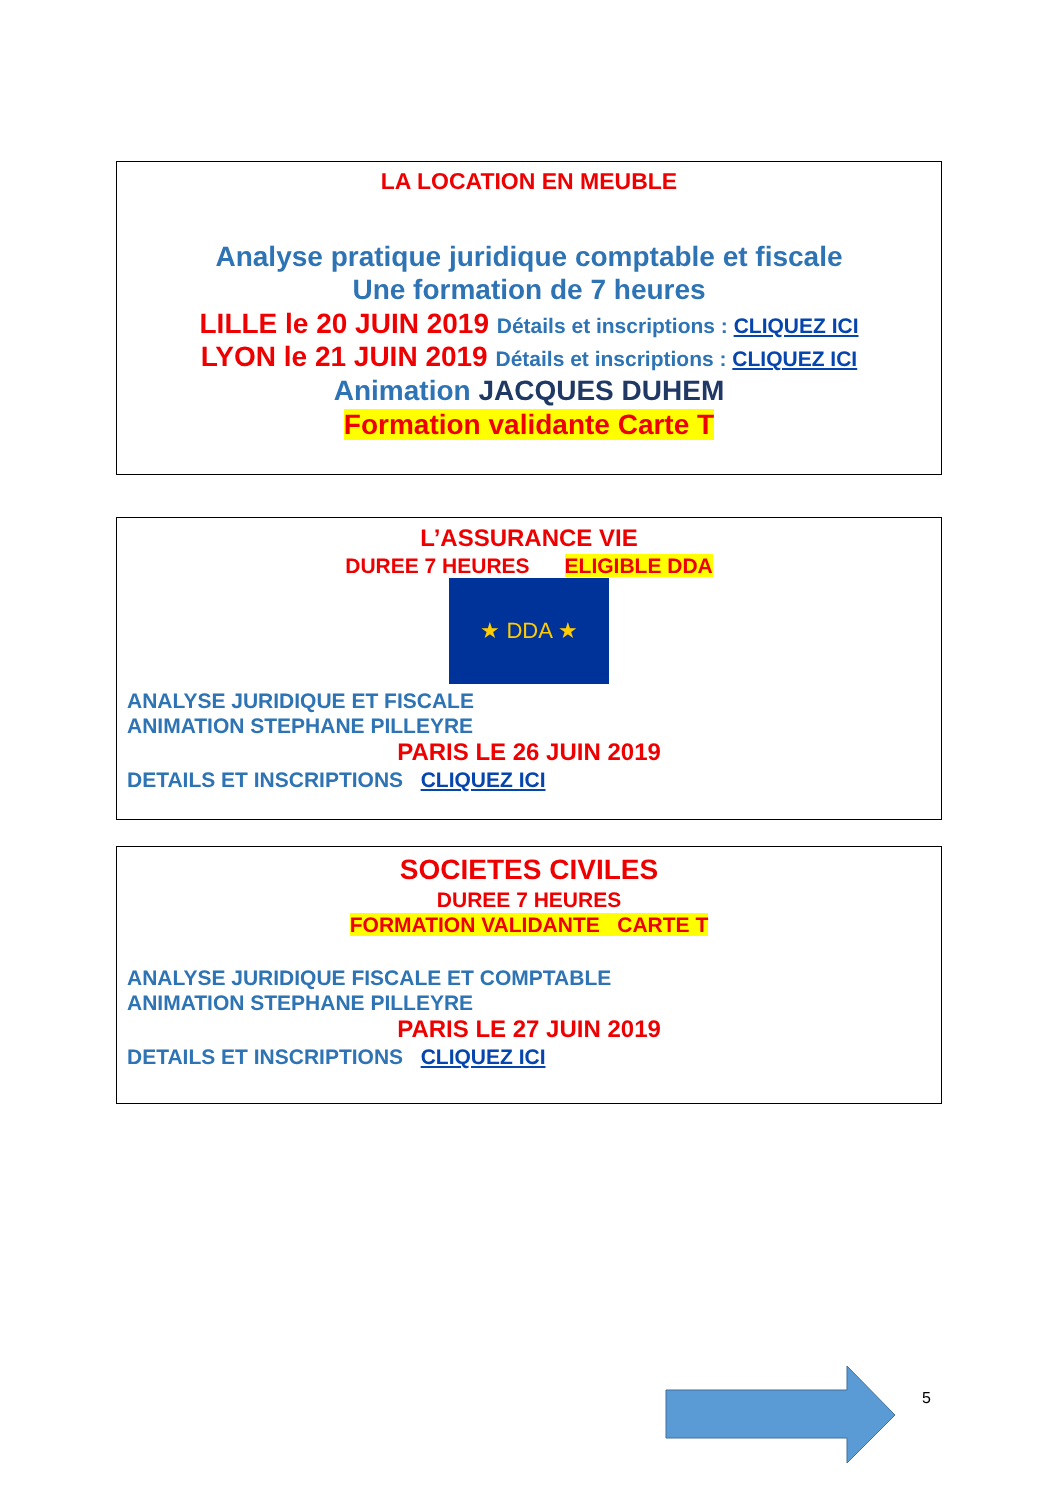LA LOCATION EN MEUBLE
Analyse pratique juridique comptable et fiscale
Une formation de 7 heures
LILLE le 20 JUIN 2019 Détails et inscriptions : CLIQUEZ ICI
LYON le 21 JUIN 2019 Détails et inscriptions : CLIQUEZ ICI
Animation JACQUES DUHEM
Formation validante Carte T
L’ASSURANCE VIE
DUREE 7 HEURES ELIGIBLE DDA
★ DDA ★
ANALYSE JURIDIQUE ET FISCALE
ANIMATION STEPHANE PILLEYRE
PARIS LE 26 JUIN 2019
DETAILS ET INSCRIPTIONS CLIQUEZ ICI
SOCIETES CIVILES
DUREE 7 HEURES
FORMATION VALIDANTE CARTE T
ANALYSE JURIDIQUE FISCALE ET COMPTABLE
ANIMATION STEPHANE PILLEYRE
PARIS LE 27 JUIN 2019
DETAILS ET INSCRIPTIONS CLIQUEZ ICI
5